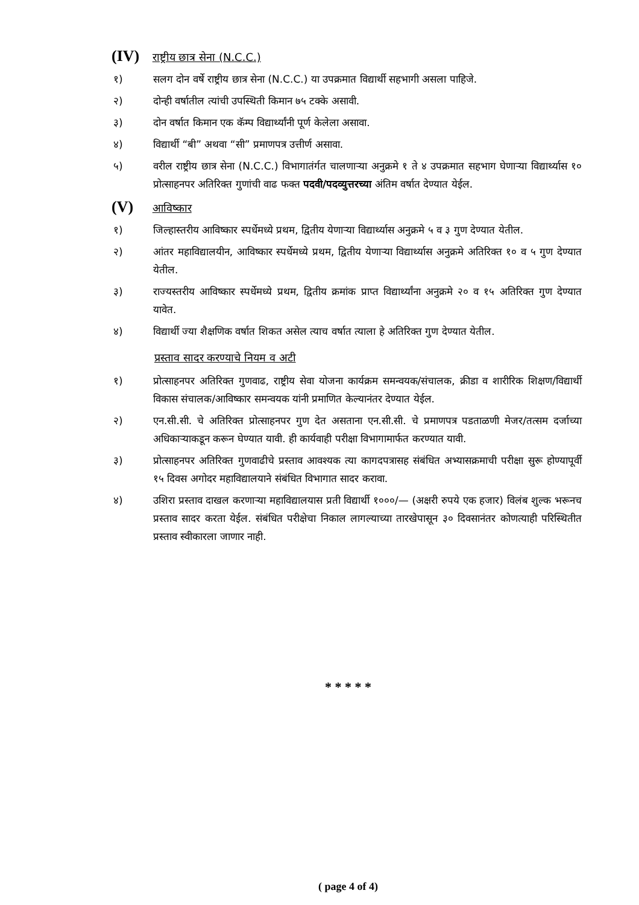(IV) राष्ट्रीय छात्र सेना (N.C.C.)
१) सलग दोन वर्षे राष्ट्रीय छात्र सेना (N.C.C.) या उपक्रमात विद्यार्थी सहभागी असला पाहिजे.
२) दोन्ही वर्षातील त्यांची उपस्थिती किमान ७५ टक्के असावी.
३) दोन वर्षात किमान एक कॅम्प विद्यार्थ्यांनी पूर्ण केलेला असावा.
४) विद्यार्थी “बी” अथवा “सी” प्रमाणपत्र उत्तीर्ण असावा.
५) वरील राष्ट्रीय छात्र सेना (N.C.C.) विभागातंर्गत चालणाऱ्या अनुक्रमे १ ते ४ उपक्रमात सहभाग घेणाऱ्या विद्यार्थ्यास १० प्रोत्साहनपर अतिरिक्त गुणांची वाढ फक्त पदवी/पदव्युत्तरच्या अंतिम वर्षात देण्यात येईल.
(V) आविष्कार
१) जिल्हास्तरीय आविष्कार स्पर्धेमध्ये प्रथम, द्वितीय येणाऱ्या विद्यार्थ्यास अनुक्रमे ५ व ३ गुण देण्यात येतील.
२) आंतर महाविद्यालयीन, आविष्कार स्पर्धेमध्ये प्रथम, द्वितीय येणाऱ्या विद्यार्थ्यास अनुक्रमे अतिरिक्त १० व ५ गुण देण्यात येतील.
३) राज्यस्तरीय आविष्कार स्पर्धेमध्ये प्रथम, द्वितीय क्रमांक प्राप्त विद्यार्थ्यांना अनुक्रमे २० व १५ अतिरिक्त गुण देण्यात यावेत.
४) विद्यार्थी ज्या शैक्षणिक वर्षात शिकत असेल त्याच वर्षात त्याला हे अतिरिक्त गुण देण्यात येतील.
प्रस्ताव सादर करण्याचे नियम व अटी
१) प्रोत्साहनपर अतिरिक्त गुणवाढ, राष्ट्रीय सेवा योजना कार्यक्रम समन्वयक/संचालक, क्रीडा व शारीरिक शिक्षण/विद्यार्थी विकास संचालक/आविष्कार समन्वयक यांनी प्रमाणित केल्यानंतर देण्यात येईल.
२) एन.सी.सी. चे अतिरिक्त प्रोत्साहनपर गुण देत असताना एन.सी.सी. चे प्रमाणपत्र पडताळणी मेजर/तत्सम दर्जाच्या अधिकाऱ्याकडून करून घेण्यात यावी. ही कार्यवाही परीक्षा विभागामार्फत करण्यात यावी.
३) प्रोत्साहनपर अतिरिक्त गुणवाढीचे प्रस्ताव आवश्यक त्या कागदपत्रासह संबंधित अभ्यासक्रमाची परीक्षा सुरू होण्यापूर्वी १५ दिवस अगोदर महाविद्यालयाने संबंधित विभागात सादर करावा.
४) उशिरा प्रस्ताव दाखल करणाऱ्या महाविद्यालयास प्रती विद्यार्थी १०००/— (अक्षरी रुपये एक हजार) विलंब शुल्क भरूनच प्रस्ताव सादर करता येईल. संबंधित परीक्षेचा निकाल लागल्याच्या तारखेपासून ३० दिवसानंतर कोणत्याही परिस्थितीत प्रस्ताव स्वीकारला जाणार नाही.
* * * * *
( page 4 of 4)